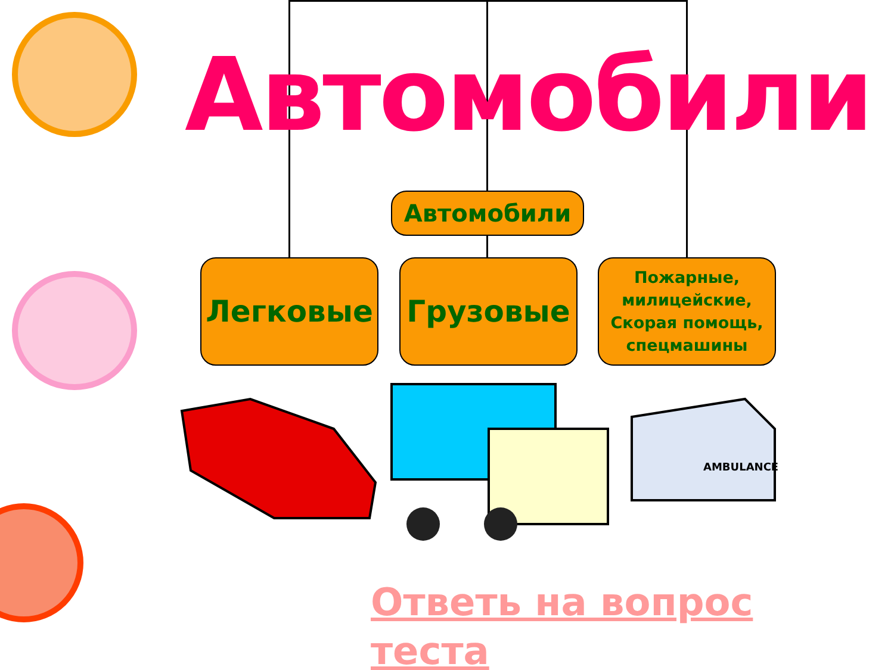Автомобили
Автомобили
Легковые Грузовые
Пожарные, милицейские, Скорая помощь, спецмашины
AMBULANCE
Ответь на вопрос теста